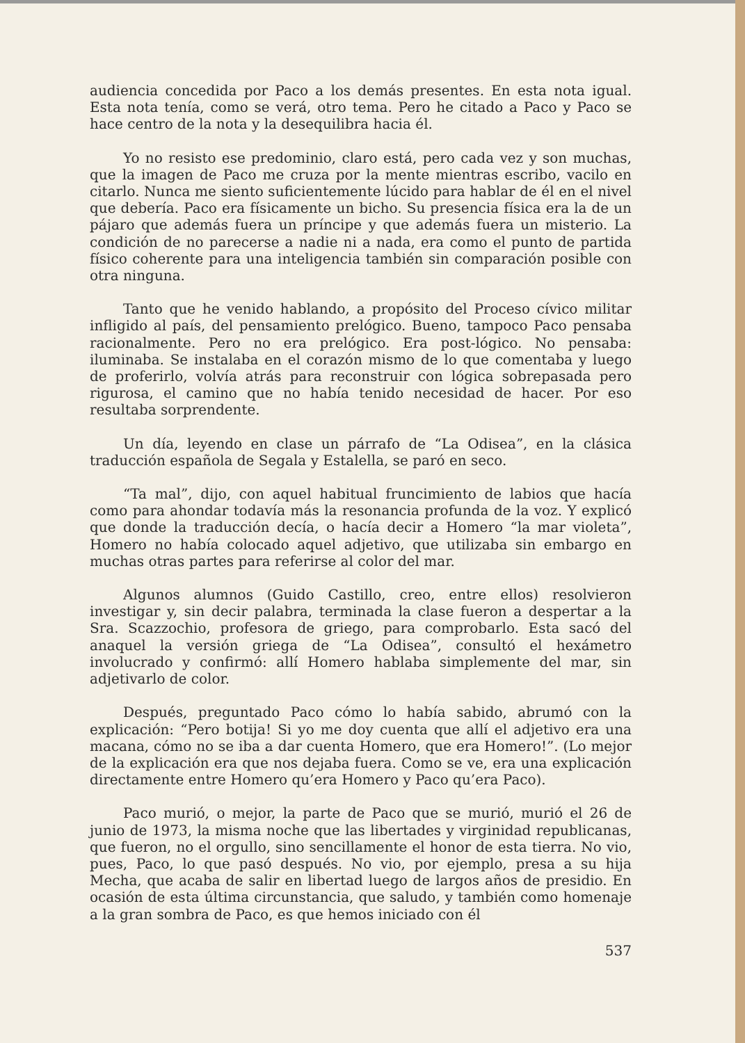audiencia concedida por Paco a los demás presentes. En esta nota igual. Esta nota tenía, como se verá, otro tema. Pero he citado a Paco y Paco se hace centro de la nota y la desequilibra hacia él.
Yo no resisto ese predominio, claro está, pero cada vez y son muchas, que la imagen de Paco me cruza por la mente mientras escribo, vacilo en citarlo. Nunca me siento suficientemente lúcido para hablar de él en el nivel que debería. Paco era físicamente un bicho. Su presencia física era la de un pájaro que además fuera un príncipe y que además fuera un misterio. La condición de no parecerse a nadie ni a nada, era como el punto de partida físico coherente para una inteligencia también sin comparación posible con otra ninguna.
Tanto que he venido hablando, a propósito del Proceso cívico militar infligido al país, del pensamiento prelógico. Bueno, tampoco Paco pensaba racionalmente. Pero no era prelógico. Era post-lógico. No pensaba: iluminaba. Se instalaba en el corazón mismo de lo que comentaba y luego de proferirlo, volvía atrás para reconstruir con lógica sobrepasada pero rigurosa, el camino que no había tenido necesidad de hacer. Por eso resultaba sorprendente.
Un día, leyendo en clase un párrafo de “La Odisea”, en la clásica traducción española de Segala y Estalella, se paró en seco.
“Ta mal”, dijo, con aquel habitual fruncimiento de labios que hacía como para ahondar todavía más la resonancia profunda de la voz. Y explicó que donde la traducción decía, o hacía decir a Homero “la mar violeta”, Homero no había colocado aquel adjetivo, que utilizaba sin embargo en muchas otras partes para referirse al color del mar.
Algunos alumnos (Guido Castillo, creo, entre ellos) resolvieron investigar y, sin decir palabra, terminada la clase fueron a despertar a la Sra. Scazzochio, profesora de griego, para comprobarlo. Esta sacó del anaquel la versión griega de “La Odisea”, consultó el hexámetro involucrado y confirmó: allí Homero hablaba simplemente del mar, sin adjetivarlo de color.
Después, preguntado Paco cómo lo había sabido, abrumó con la explicación: “Pero botija! Si yo me doy cuenta que allí el adjetivo era una macana, cómo no se iba a dar cuenta Homero, que era Homero!”. (Lo mejor de la explicación era que nos dejaba fuera. Como se ve, era una explicación directamente entre Homero qu’era Homero y Paco qu’era Paco).
Paco murió, o mejor, la parte de Paco que se murió, murió el 26 de junio de 1973, la misma noche que las libertades y virginidad republicanas, que fueron, no el orgullo, sino sencillamente el honor de esta tierra. No vio, pues, Paco, lo que pasó después. No vio, por ejemplo, presa a su hija Mecha, que acaba de salir en libertad luego de largos años de presidio. En ocasión de esta última circunstancia, que saludo, y también como homenaje a la gran sombra de Paco, es que hemos iniciado con él
537